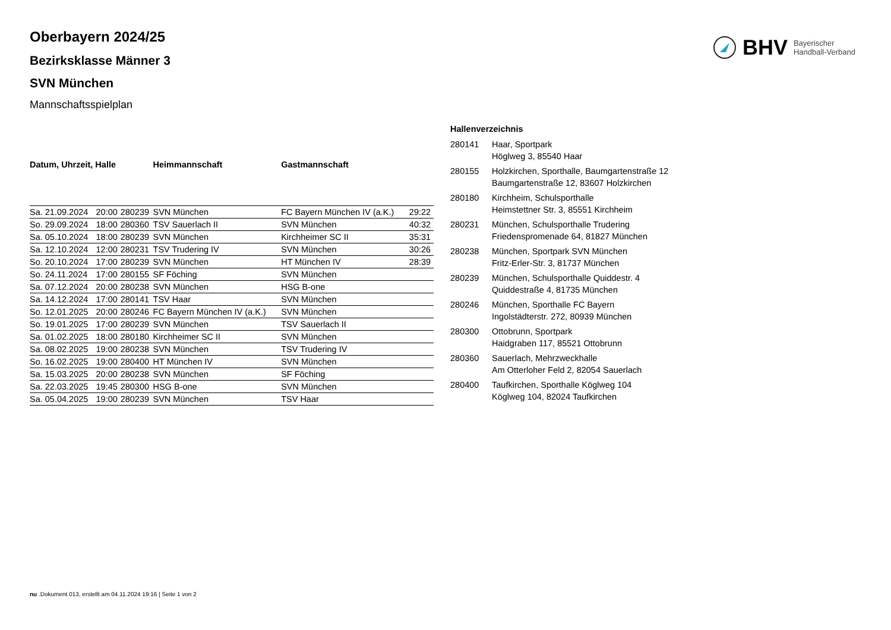BHV Bayerischer
Handball-Verband
Oberbayern 2024/25
Bezirksklasse Männer 3
SVN München
Mannschaftsspielplan
| Datum, Uhrzeit, Halle | | | Heimmannschaft | Gastmannschaft | |
| --- | --- | --- | --- | --- | --- |
| Sa. 21.09.2024 | 20:00 | 280239 | SVN München | FC Bayern München IV (a.K.) | 29:22 |
| So. 29.09.2024 | 18:00 | 280360 | TSV Sauerlach II | SVN München | 40:32 |
| Sa. 05.10.2024 | 18:00 | 280239 | SVN München | Kirchheimer SC II | 35:31 |
| Sa. 12.10.2024 | 12:00 | 280231 | TSV Trudering IV | SVN München | 30:26 |
| So. 20.10.2024 | 17:00 | 280239 | SVN München | HT München IV | 28:39 |
| So. 24.11.2024 | 17:00 | 280155 | SF Föching | SVN München | |
| Sa. 07.12.2024 | 20:00 | 280238 | SVN München | HSG B-one | |
| Sa. 14.12.2024 | 17:00 | 280141 | TSV Haar | SVN München | |
| So. 12.01.2025 | 20:00 | 280246 | FC Bayern München IV (a.K.) | SVN München | |
| So. 19.01.2025 | 17:00 | 280239 | SVN München | TSV Sauerlach II | |
| Sa. 01.02.2025 | 18:00 | 280180 | Kirchheimer SC II | SVN München | |
| Sa. 08.02.2025 | 19:00 | 280238 | SVN München | TSV Trudering IV | |
| So. 16.02.2025 | 19:00 | 280400 | HT München IV | SVN München | |
| Sa. 15.03.2025 | 20:00 | 280238 | SVN München | SF Föching | |
| Sa. 22.03.2025 | 19:45 | 280300 | HSG B-one | SVN München | |
| Sa. 05.04.2025 | 19:00 | 280239 | SVN München | TSV Haar | |
Hallenverzeichnis
| 280141 | Haar, Sportpark Höglweg 3, 85540 Haar |
| 280155 | Holzkirchen, Sporthalle, Baumgartenstraße 12 Baumgartenstraße 12, 83607 Holzkirchen |
| 280180 | Kirchheim, Schulsporthalle Heimstettner Str. 3, 85551 Kirchheim |
| 280231 | München, Schulsporthalle Trudering Friedenspromenade 64, 81827 München |
| 280238 | München, Sportpark SVN München Fritz-Erler-Str. 3, 81737 München |
| 280239 | München, Schulsporthalle Quiddestr. 4 Quiddestraße 4, 81735 München |
| 280246 | München, Sporthalle FC Bayern Ingolstädterstr. 272, 80939 München |
| 280300 | Ottobrunn, Sportpark Haidgraben 117, 85521 Ottobrunn |
| 280360 | Sauerlach, Mehrzweckhalle Am Otterloher Feld 2, 82054 Sauerlach |
| 280400 | Taufkirchen, Sporthalle Köglweg 104 Köglweg 104, 82024 Taufkirchen |
nu .Dokument 013, erstellt am 04.11.2024 19:16 | Seite 1 von 2